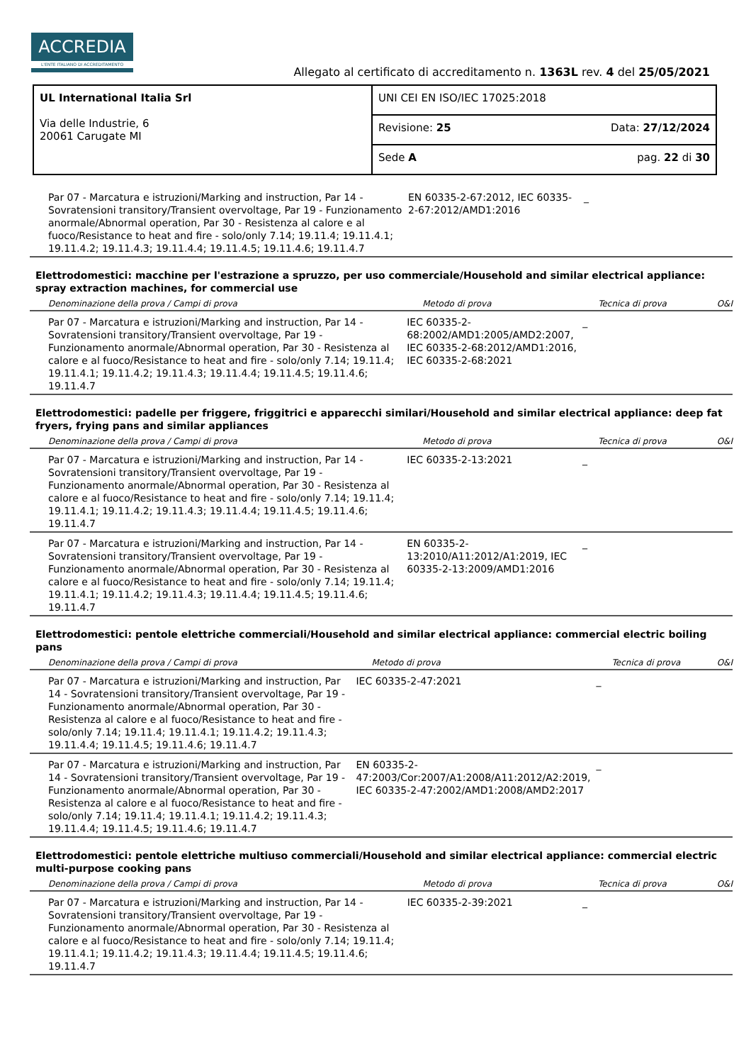ACCREDIA
L'ENTE ITALIANO DI ACCREDITAMENTO
Allegato al certificato di accreditamento n. 1363L rev. 4 del 25/05/2021
| UL International Italia Srl Via delle Industrie, 6 20061 Carugate MI | UNI CEI EN ISO/IEC 17025:2018 |
| | / Revisione: 25 / Data: 27/12/2024 / |
| | / Sede A / pag. 22 di 30 / |
| Par 07 - Marcatura e istruzioni/Marking and instruction, Par 14 - Sovratensioni transitory/Transient overvoltage, Par 19 - Funzionamento anormale/Abnormal operation, Par 30 - Resistenza al calore e al fuoco/Resistance to heat and fire - solo/only 7.14; 19.11.4; 19.11.4.1; 19.11.4.2; 19.11.4.3; 19.11.4.4; 19.11.4.5; 19.11.4.6; 19.11.4.7 | EN 60335-2-67:2012, IEC 60335-2-67:2012/AMD1:2016 | _ | |
Elettrodomestici: macchine per l'estrazione a spruzzo, per uso commerciale/Household and similar electrical appliance: spray extraction machines, for commercial use
| Denominazione della prova / Campi di prova | Metodo di prova | Tecnica di prova | O&I |
| --- | --- | --- | --- |
| Par 07 - Marcatura e istruzioni/Marking and instruction, Par 14 - Sovratensioni transitory/Transient overvoltage, Par 19 - Funzionamento anormale/Abnormal operation, Par 30 - Resistenza al calore e al fuoco/Resistance to heat and fire - solo/only 7.14; 19.11.4; 19.11.4.1; 19.11.4.2; 19.11.4.3; 19.11.4.4; 19.11.4.5; 19.11.4.6; 19.11.4.7 | IEC 60335-2-68:2002/AMD1:2005/AMD2:2007, IEC 60335-2-68:2012/AMD1:2016, IEC 60335-2-68:2021 | _ | |
Elettrodomestici: padelle per friggere, friggitrici e apparecchi similari/Household and similar electrical appliance: deep fat fryers, frying pans and similar appliances
| Denominazione della prova / Campi di prova | Metodo di prova | Tecnica di prova | O&I |
| --- | --- | --- | --- |
| Par 07 - Marcatura e istruzioni/Marking and instruction, Par 14 - Sovratensioni transitory/Transient overvoltage, Par 19 - Funzionamento anormale/Abnormal operation, Par 30 - Resistenza al calore e al fuoco/Resistance to heat and fire - solo/only 7.14; 19.11.4; 19.11.4.1; 19.11.4.2; 19.11.4.3; 19.11.4.4; 19.11.4.5; 19.11.4.6; 19.11.4.7 | IEC 60335-2-13:2021 | _ | |
| Par 07 - Marcatura e istruzioni/Marking and instruction, Par 14 - Sovratensioni transitory/Transient overvoltage, Par 19 - Funzionamento anormale/Abnormal operation, Par 30 - Resistenza al calore e al fuoco/Resistance to heat and fire - solo/only 7.14; 19.11.4; 19.11.4.1; 19.11.4.2; 19.11.4.3; 19.11.4.4; 19.11.4.5; 19.11.4.6; 19.11.4.7 | EN 60335-2-13:2010/A11:2012/A1:2019, IEC 60335-2-13:2009/AMD1:2016 | _ | |
Elettrodomestici: pentole elettriche commerciali/Household and similar electrical appliance: commercial electric boiling pans
| Denominazione della prova / Campi di prova | Metodo di prova | Tecnica di prova | O&I |
| --- | --- | --- | --- |
| Par 07 - Marcatura e istruzioni/Marking and instruction, Par 14 - Sovratensioni transitory/Transient overvoltage, Par 19 - Funzionamento anormale/Abnormal operation, Par 30 - Resistenza al calore e al fuoco/Resistance to heat and fire - solo/only 7.14; 19.11.4; 19.11.4.1; 19.11.4.2; 19.11.4.3; 19.11.4.4; 19.11.4.5; 19.11.4.6; 19.11.4.7 | IEC 60335-2-47:2021 | _ | |
| Par 07 - Marcatura e istruzioni/Marking and instruction, Par 14 - Sovratensioni transitory/Transient overvoltage, Par 19 - Funzionamento anormale/Abnormal operation, Par 30 - Resistenza al calore e al fuoco/Resistance to heat and fire - solo/only 7.14; 19.11.4; 19.11.4.1; 19.11.4.2; 19.11.4.3; 19.11.4.4; 19.11.4.5; 19.11.4.6; 19.11.4.7 | EN 60335-2-47:2003/Cor:2007/A1:2008/A11:2012/A2:2019, IEC 60335-2-47:2002/AMD1:2008/AMD2:2017 | _ | |
Elettrodomestici: pentole elettriche multiuso commerciali/Household and similar electrical appliance: commercial electric multi-purpose cooking pans
| Denominazione della prova / Campi di prova | Metodo di prova | Tecnica di prova | O&I |
| --- | --- | --- | --- |
| Par 07 - Marcatura e istruzioni/Marking and instruction, Par 14 - Sovratensioni transitory/Transient overvoltage, Par 19 - Funzionamento anormale/Abnormal operation, Par 30 - Resistenza al calore e al fuoco/Resistance to heat and fire - solo/only 7.14; 19.11.4; 19.11.4.1; 19.11.4.2; 19.11.4.3; 19.11.4.4; 19.11.4.5; 19.11.4.6; 19.11.4.7 | IEC 60335-2-39:2021 | _ | |